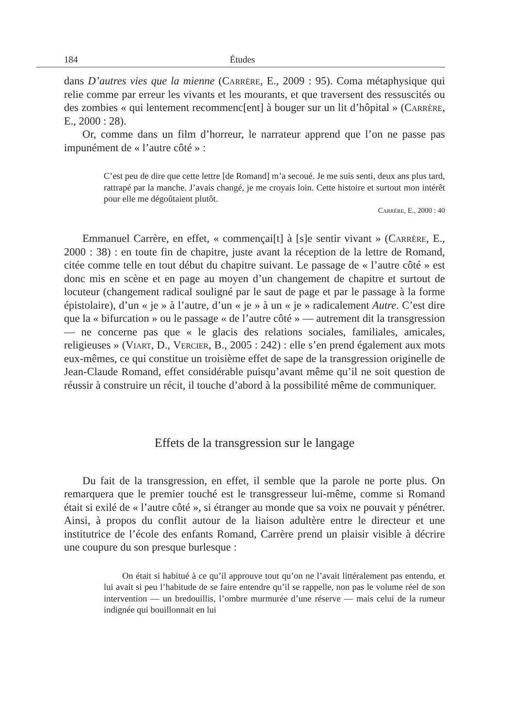184 Études
dans D’autres vies que la mienne (Carrère, E., 2009 : 95). Coma métaphysique qui relie comme par erreur les vivants et les mourants, et que traversent des ressuscités ou des zombies « qui lentement recommenc[ent] à bouger sur un lit d’hôpital » (Carrère, E., 2000 : 28).
Or, comme dans un film d’horreur, le narrateur apprend que l’on ne passe pas impunément de « l’autre côté » :
C’est peu de dire que cette lettre [de Romand] m’a secoué. Je me suis senti, deux ans plus tard, rattrapé par la manche. J’avais changé, je me croyais loin. Cette histoire et surtout mon intérêt pour elle me dégoûtaient plutôt.
Carrère, E., 2000 : 40
Emmanuel Carrère, en effet, « commençai[t] à [s]e sentir vivant » (Carrère, E., 2000 : 38) : en toute fin de chapitre, juste avant la réception de la lettre de Romand, citée comme telle en tout début du chapitre suivant. Le passage de « l’autre côté » est donc mis en scène et en page au moyen d’un changement de chapitre et surtout de locuteur (changement radical souligné par le saut de page et par le passage à la forme épistolaire), d’un « je » à l’autre, d’un « je » à un « je » radicalement Autre. C’est dire que la « bifurcation » ou le passage « de l’autre côté » — autrement dit la transgression — ne concerne pas que « le glacis des relations sociales, familiales, amicales, religieuses » (Viart, D., Vercier, B., 2005 : 242) : elle s’en prend également aux mots eux-mêmes, ce qui constitue un troisième effet de sape de la transgression originelle de Jean-Claude Romand, effet considérable puisqu’avant même qu’il ne soit question de réussir à construire un récit, il touche d’abord à la possibilité même de communiquer.
Effets de la transgression sur le langage
Du fait de la transgression, en effet, il semble que la parole ne porte plus. On remarquera que le premier touché est le transgresseur lui-même, comme si Romand était si exilé de « l’autre côté », si étranger au monde que sa voix ne pouvait y pénétrer. Ainsi, à propos du conflit autour de la liaison adultère entre le directeur et une institutrice de l’école des enfants Romand, Carrère prend un plaisir visible à décrire une coupure du son presque burlesque :
On était si habitué à ce qu’il approuve tout qu’on ne l’avait littéralement pas entendu, et lui avait si peu l’habitude de se faire entendre qu’il se rappelle, non pas le volume réel de son intervention — un bredouillis, l’ombre murmurée d’une réserve — mais celui de la rumeur indignée qui bouillonnait en lui